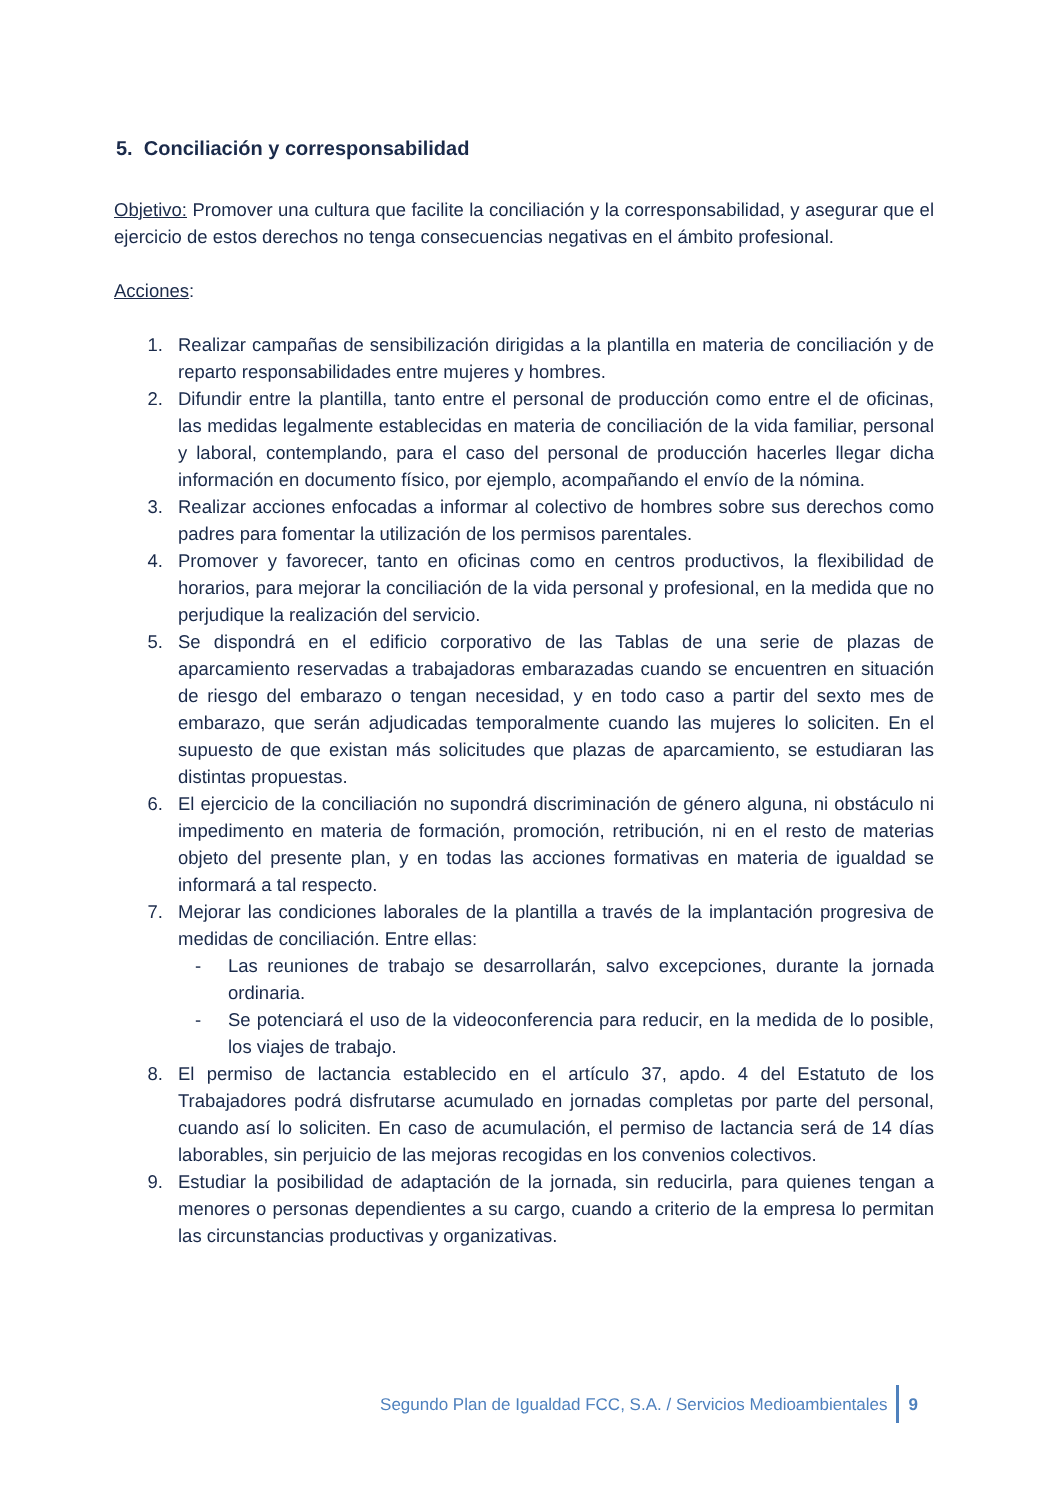5. Conciliación y corresponsabilidad
Objetivo: Promover una cultura que facilite la conciliación y la corresponsabilidad, y asegurar que el ejercicio de estos derechos no tenga consecuencias negativas en el ámbito profesional.
Acciones:
1. Realizar campañas de sensibilización dirigidas a la plantilla en materia de conciliación y de reparto responsabilidades entre mujeres y hombres.
2. Difundir entre la plantilla, tanto entre el personal de producción como entre el de oficinas, las medidas legalmente establecidas en materia de conciliación de la vida familiar, personal y laboral, contemplando, para el caso del personal de producción hacerles llegar dicha información en documento físico, por ejemplo, acompañando el envío de la nómina.
3. Realizar acciones enfocadas a informar al colectivo de hombres sobre sus derechos como padres para fomentar la utilización de los permisos parentales.
4. Promover y favorecer, tanto en oficinas como en centros productivos, la flexibilidad de horarios, para mejorar la conciliación de la vida personal y profesional, en la medida que no perjudique la realización del servicio.
5. Se dispondrá en el edificio corporativo de las Tablas de una serie de plazas de aparcamiento reservadas a trabajadoras embarazadas cuando se encuentren en situación de riesgo del embarazo o tengan necesidad, y en todo caso a partir del sexto mes de embarazo, que serán adjudicadas temporalmente cuando las mujeres lo soliciten. En el supuesto de que existan más solicitudes que plazas de aparcamiento, se estudiaran las distintas propuestas.
6. El ejercicio de la conciliación no supondrá discriminación de género alguna, ni obstáculo ni impedimento en materia de formación, promoción, retribución, ni en el resto de materias objeto del presente plan, y en todas las acciones formativas en materia de igualdad se informará a tal respecto.
7. Mejorar las condiciones laborales de la plantilla a través de la implantación progresiva de medidas de conciliación. Entre ellas:
- Las reuniones de trabajo se desarrollarán, salvo excepciones, durante la jornada ordinaria.
- Se potenciará el uso de la videoconferencia para reducir, en la medida de lo posible, los viajes de trabajo.
8. El permiso de lactancia establecido en el artículo 37, apdo. 4 del Estatuto de los Trabajadores podrá disfrutarse acumulado en jornadas completas por parte del personal, cuando así lo soliciten. En caso de acumulación, el permiso de lactancia será de 14 días laborables, sin perjuicio de las mejoras recogidas en los convenios colectivos.
9. Estudiar la posibilidad de adaptación de la jornada, sin reducirla, para quienes tengan a menores o personas dependientes a su cargo, cuando a criterio de la empresa lo permitan las circunstancias productivas y organizativas.
Segundo Plan de Igualdad FCC, S.A. / Servicios Medioambientales 9